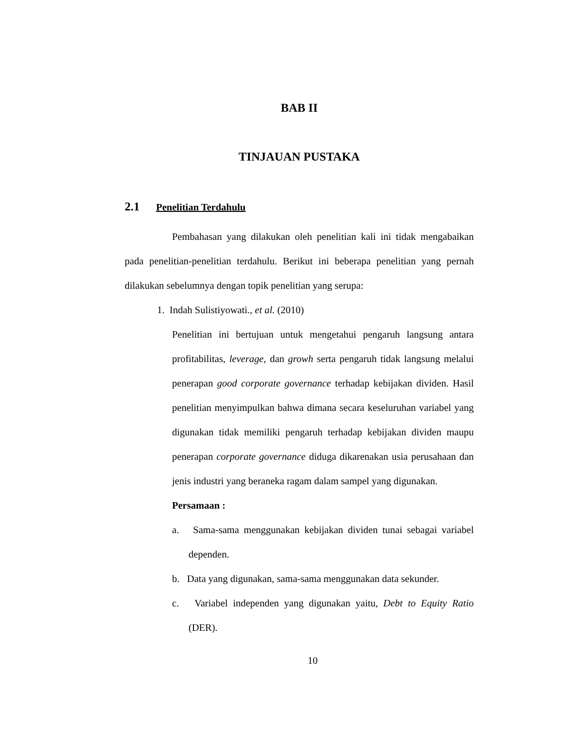BAB II
TINJAUAN PUSTAKA
2.1 Penelitian Terdahulu
Pembahasan yang dilakukan oleh penelitian kali ini tidak mengabaikan pada penelitian-penelitian terdahulu. Berikut ini beberapa penelitian yang pernah dilakukan sebelumnya dengan topik penelitian yang serupa:
1. Indah Sulistiyowati., et al. (2010)
Penelitian ini bertujuan untuk mengetahui pengaruh langsung antara profitabilitas, leverage, dan growh serta pengaruh tidak langsung melalui penerapan good corporate governance terhadap kebijakan dividen. Hasil penelitian menyimpulkan bahwa dimana secara keseluruhan variabel yang digunakan tidak memiliki pengaruh terhadap kebijakan dividen maupu penerapan corporate governance diduga dikarenakan usia perusahaan dan jenis industri yang beraneka ragam dalam sampel yang digunakan.
Persamaan :
a. Sama-sama menggunakan kebijakan dividen tunai sebagai variabel dependen.
b. Data yang digunakan, sama-sama menggunakan data sekunder.
c. Variabel independen yang digunakan yaitu, Debt to Equity Ratio (DER).
10